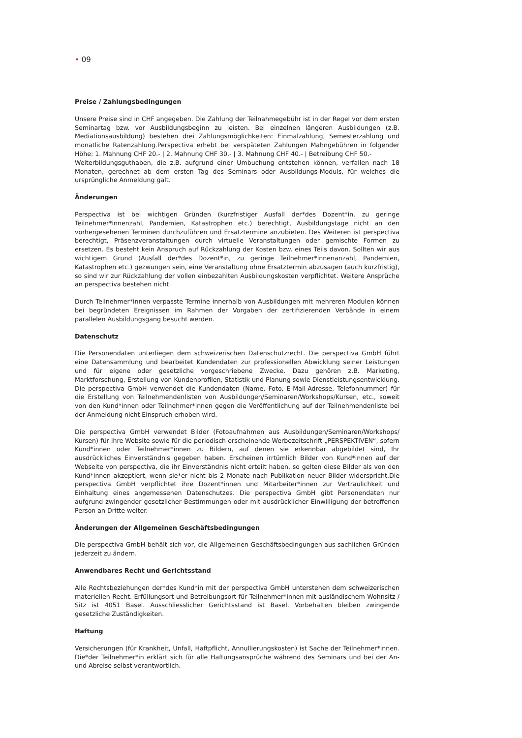• 09
Preise / Zahlungsbedingungen
Unsere Preise sind in CHF angegeben. Die Zahlung der Teilnahmegebühr ist in der Regel vor dem ersten Seminartag bzw. vor Ausbildungsbeginn zu leisten. Bei einzelnen längeren Ausbildungen (z.B. Mediationsausbildung) bestehen drei Zahlungsmöglichkeiten: Einmalzahlung, Semesterzahlung und monatliche Ratenzahlung.Perspectiva erhebt bei verspäteten Zahlungen Mahngebühren in folgender Höhe: 1. Mahnung CHF 20.- | 2. Mahnung CHF 30.- | 3. Mahnung CHF 40.- | Betreibung CHF 50.-
Weiterbildungsguthaben, die z.B. aufgrund einer Umbuchung entstehen können, verfallen nach 18 Monaten, gerechnet ab dem ersten Tag des Seminars oder Ausbildungs-Moduls, für welches die ursprüngliche Anmeldung galt.
Änderungen
Perspectiva ist bei wichtigen Gründen (kurzfristiger Ausfall der*des Dozent*in, zu geringe Teilnehmer*innenzahl, Pandemien, Katastrophen etc.) berechtigt, Ausbildungstage nicht an den vorhergesehenen Terminen durchzuführen und Ersatztermine anzubieten. Des Weiteren ist perspectiva berechtigt, Präsenzveranstaltungen durch virtuelle Veranstaltungen oder gemischte Formen zu ersetzen. Es besteht kein Anspruch auf Rückzahlung der Kosten bzw. eines Teils davon. Sollten wir aus wichtigem Grund (Ausfall der*des Dozent*in, zu geringe Teilnehmer*innenanzahl, Pandemien, Katastrophen etc.) gezwungen sein, eine Veranstaltung ohne Ersatztermin abzusagen (auch kurzfristig), so sind wir zur Rückzahlung der vollen einbezahlten Ausbildungskosten verpflichtet. Weitere Ansprüche an perspectiva bestehen nicht.
Durch Teilnehmer*innen verpasste Termine innerhalb von Ausbildungen mit mehreren Modulen können bei begründeten Ereignissen im Rahmen der Vorgaben der zertifizierenden Verbände in einem parallelen Ausbildungsgang besucht werden.
Datenschutz
Die Personendaten unterliegen dem schweizerischen Datenschutzrecht. Die perspectiva GmbH führt eine Datensammlung und bearbeitet Kundendaten zur professionellen Abwicklung seiner Leistungen und für eigene oder gesetzliche vorgeschriebene Zwecke. Dazu gehören z.B. Marketing, Marktforschung, Erstellung von Kundenprofilen, Statistik und Planung sowie Dienstleistungsentwicklung. Die perspectiva GmbH verwendet die Kundendaten (Name, Foto, E-Mail-Adresse, Telefonnummer) für die Erstellung von Teilnehmendenlisten von Ausbildungen/Seminaren/Workshops/Kursen, etc., soweit von den Kund*innen oder Teilnehmer*innen gegen die Veröffentlichung auf der Teilnehmendenliste bei der Anmeldung nicht Einspruch erhoben wird.
Die perspectiva GmbH verwendet Bilder (Fotoaufnahmen aus Ausbildungen/Seminaren/Workshops/ Kursen) für ihre Website sowie für die periodisch erscheinende Werbezeitschrift „PERSPEKTIVEN“, sofern Kund*innen oder Teilnehmer*innen zu Bildern, auf denen sie erkennbar abgebildet sind, Ihr ausdrückliches Einverständnis gegeben haben. Erscheinen irrtümlich Bilder von Kund*innen auf der Webseite von perspectiva, die ihr Einverständnis nicht erteilt haben, so gelten diese Bilder als von den Kund*innen akzeptiert, wenn sie*er nicht bis 2 Monate nach Publikation neuer Bilder widerspricht.Die perspectiva GmbH verpflichtet ihre Dozent*innen und Mitarbeiter*innen zur Vertraulichkeit und Einhaltung eines angemessenen Datenschutzes. Die perspectiva GmbH gibt Personendaten nur aufgrund zwingender gesetzlicher Bestimmungen oder mit ausdrücklicher Einwilligung der betroffenen Person an Dritte weiter.
Änderungen der Allgemeinen Geschäftsbedingungen
Die perspectiva GmbH behält sich vor, die Allgemeinen Geschäftsbedingungen aus sachlichen Gründen jederzeit zu ändern.
Anwendbares Recht und Gerichtsstand
Alle Rechtsbeziehungen der*des Kund*in mit der perspectiva GmbH unterstehen dem schweizerischen materiellen Recht. Erfüllungsort und Betreibungsort für Teilnehmer*innen mit ausländischem Wohnsitz / Sitz ist 4051 Basel. Ausschliesslicher Gerichtsstand ist Basel. Vorbehalten bleiben zwingende gesetzliche Zuständigkeiten.
Haftung
Versicherungen (für Krankheit, Unfall, Haftpflicht, Annullierungskosten) ist Sache der Teilnehmer*innen. Die*der Teilnehmer*in erklärt sich für alle Haftungsansprüche während des Seminars und bei der An- und Abreise selbst verantwortlich.